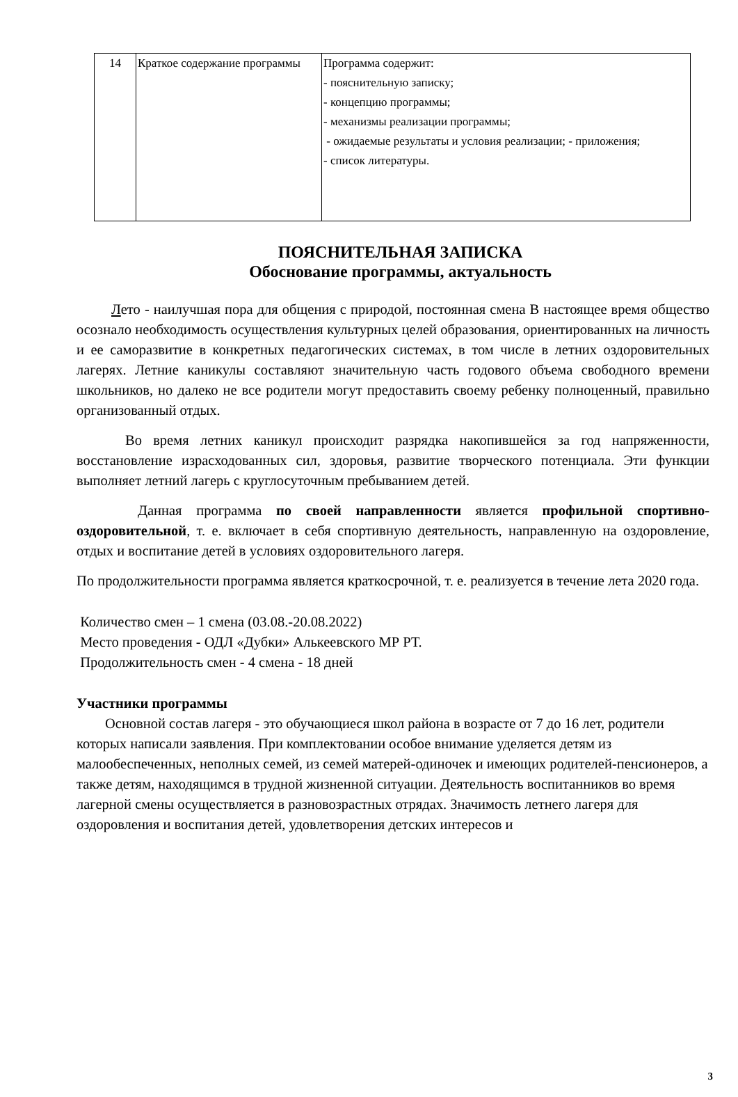| 14 | Краткое содержание программы | Программа содержит: - пояснительную записку; - концепцию программы; - механизмы реализации программы; - ожидаемые результаты и условия реализации; - приложения; - список литературы. |
ПОЯСНИТЕЛЬНАЯ ЗАПИСКА
Обоснование программы, актуальность
Лето - наилучшая пора для общения с природой, постоянная смена В настоящее время общество осознало необходимость осуществления культурных целей образования, ориентированных на личность и ее саморазвитие в конкретных педагогических системах, в том числе в летних оздоровительных лагерях. Летние каникулы составляют значительную часть годового объема свободного времени школьников, но далеко не все родители могут предоставить своему ребенку полноценный, правильно организованный отдых.
Во время летних каникул происходит разрядка накопившейся за год напряженности, восстановление израсходованных сил, здоровья, развитие творческого потенциала. Эти функции выполняет летний лагерь с круглосуточным пребыванием детей.
Данная программа по своей направленности является профильной спортивно-оздоровительной, т. е. включает в себя спортивную деятельность, направленную на оздоровление, отдых и воспитание детей в условиях оздоровительного лагеря.
По продолжительности программа является краткосрочной, т. е. реализуется в течение лета 2020 года.
Количество смен – 1 смена (03.08.-20.08.2022)
Место проведения - ОДЛ «Дубки» Алькеевского МР РТ.
Продолжительность смен - 4 смена - 18 дней
Участники программы
Основной состав лагеря - это обучающиеся школ района в возрасте от 7 до 16 лет, родители которых написали заявления. При комплектовании особое внимание уделяется детям из малообеспеченных, неполных семей, из семей матерей-одиночек и имеющих родителей-пенсионеров, а также детям, находящимся в трудной жизненной ситуации. Деятельность воспитанников во время лагерной смены осуществляется в разновозрастных отрядах. Значимость летнего лагеря для оздоровления и воспитания детей, удовлетворения детских интересов и
3